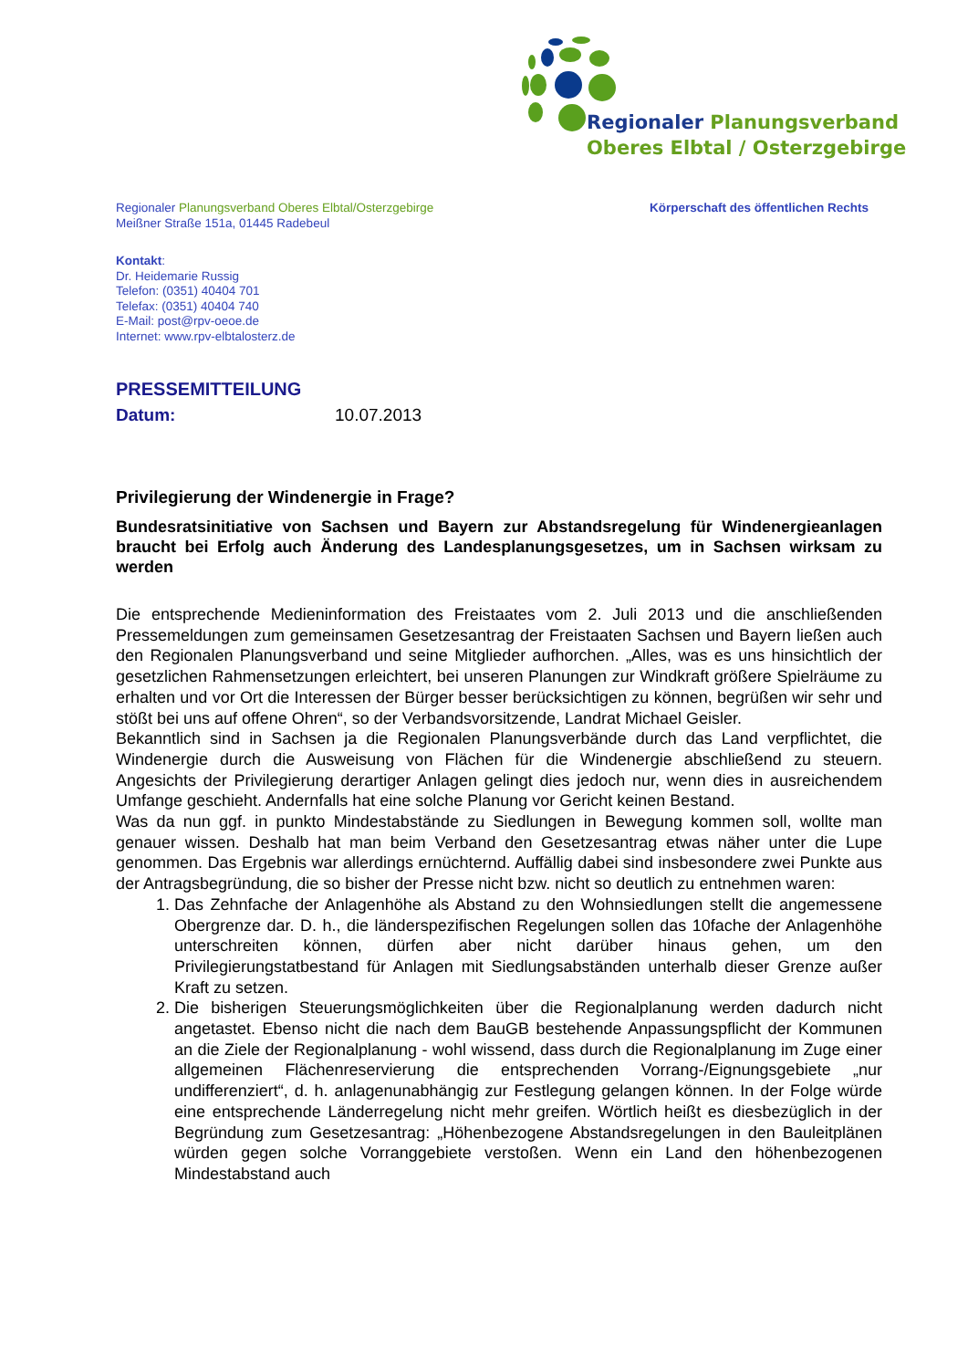Regionaler Planungsverband
Oberes Elbtal / Osterzgebirge
Regionaler Planungsverband Oberes Elbtal/Osterzgebirge
Meißner Straße 151a, 01445 Radebeul
Körperschaft des öffentlichen Rechts
Kontakt:
Dr. Heidemarie Russig
Telefon: (0351) 40404 701
Telefax: (0351) 40404 740
E-Mail: post@rpv-oeoe.de
Internet: www.rpv-elbtalosterz.de
PRESSEMITTEILUNG
Datum: 10.07.2013
Privilegierung der Windenergie in Frage?
Bundesratsinitiative von Sachsen und Bayern zur Abstandsregelung für Windenergieanlagen braucht bei Erfolg auch Änderung des Landesplanungsgesetzes, um in Sachsen wirksam zu werden
Die entsprechende Medieninformation des Freistaates vom 2. Juli 2013 und die anschließenden Pressemeldungen zum gemeinsamen Gesetzesantrag der Freistaaten Sachsen und Bayern ließen auch den Regionalen Planungsverband und seine Mitglieder aufhorchen. „Alles, was es uns hinsichtlich der gesetzlichen Rahmensetzungen erleichtert, bei unseren Planungen zur Windkraft größere Spielräume zu erhalten und vor Ort die Interessen der Bürger besser berücksichtigen zu können, begrüßen wir sehr und stößt bei uns auf offene Ohren“, so der Verbandsvorsitzende, Landrat Michael Geisler.
Bekanntlich sind in Sachsen ja die Regionalen Planungsverbände durch das Land verpflichtet, die Windenergie durch die Ausweisung von Flächen für die Windenergie abschließend zu steuern. Angesichts der Privilegierung derartiger Anlagen gelingt dies jedoch nur, wenn dies in ausreichendem Umfange geschieht. Andernfalls hat eine solche Planung vor Gericht keinen Bestand.
Was da nun ggf. in punkto Mindestabstände zu Siedlungen in Bewegung kommen soll, wollte man genauer wissen. Deshalb hat man beim Verband den Gesetzesantrag etwas näher unter die Lupe genommen. Das Ergebnis war allerdings ernüchternd. Auffällig dabei sind insbesondere zwei Punkte aus der Antragsbegründung, die so bisher der Presse nicht bzw. nicht so deutlich zu entnehmen waren:
1. Das Zehnfache der Anlagenhöhe als Abstand zu den Wohnsiedlungen stellt die angemessene Obergrenze dar. D. h., die länderspezifischen Regelungen sollen das 10fache der Anlagenhöhe unterschreiten können, dürfen aber nicht darüber hinaus gehen, um den Privilegierungstatbestand für Anlagen mit Siedlungsabständen unterhalb dieser Grenze außer Kraft zu setzen.
2. Die bisherigen Steuerungsmöglichkeiten über die Regionalplanung werden dadurch nicht angetastet. Ebenso nicht die nach dem BauGB bestehende Anpassungspflicht der Kommunen an die Ziele der Regionalplanung - wohl wissend, dass durch die Regionalplanung im Zuge einer allgemeinen Flächenreservierung die entsprechenden Vorrang-/Eignungsgebiete „nur undifferenziert“, d. h. anlagenunabhängig zur Festlegung gelangen können. In der Folge würde eine entsprechende Länderregelung nicht mehr greifen. Wörtlich heißt es diesbezüglich in der Begründung zum Gesetzesantrag: „Höhenbezogene Abstandsregelungen in den Bauleitplänen würden gegen solche Vorranggebiete verstoßen. Wenn ein Land den höhenbezogenen Mindestabstand auch